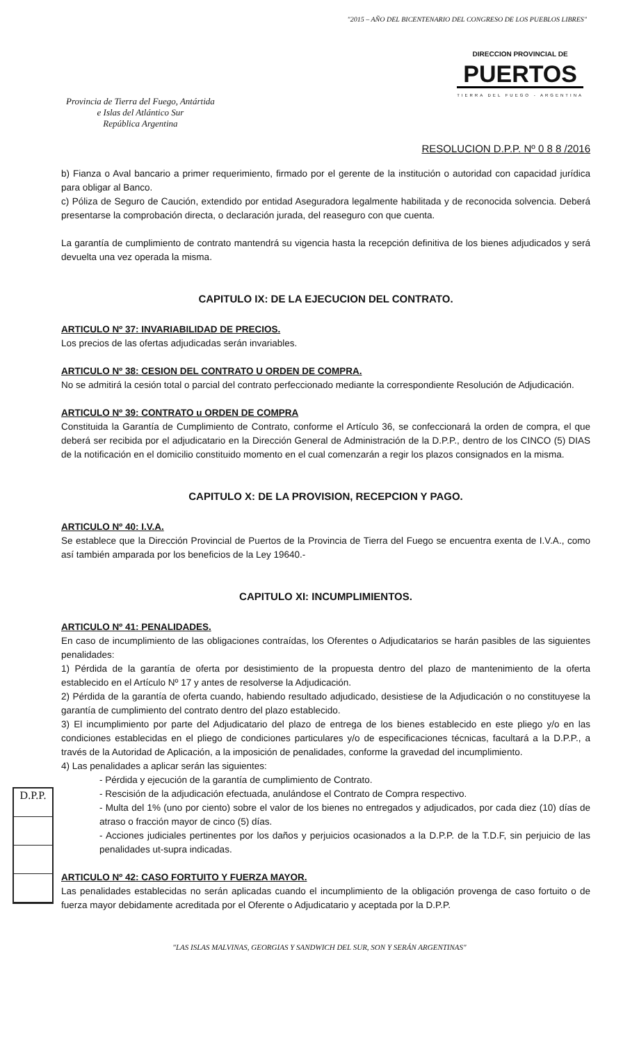"2015 – AÑO DEL BICENTENARIO DEL CONGRESO DE LOS PUEBLOS LIBRES"
Provincia de Tierra del Fuego, Antártida
e Islas del Atlántico Sur
República Argentina
DIRECCION PROVINCIAL DE
PUERTOS
TIERRA DEL FUEGO - ARGENTINA
RESOLUCION D.P.P. Nº 0 8 8 /2016
b) Fianza o Aval bancario a primer requerimiento, firmado por el gerente de la institución o autoridad con capacidad jurídica para obligar al Banco.
c) Póliza de Seguro de Caución, extendido por entidad Aseguradora legalmente habilitada y de reconocida solvencia. Deberá presentarse la comprobación directa, o declaración jurada, del reaseguro con que cuenta.
La garantía de cumplimiento de contrato mantendrá su vigencia hasta la recepción definitiva de los bienes adjudicados y será devuelta una vez operada la misma.
CAPITULO IX: DE LA EJECUCION DEL CONTRATO.
ARTICULO Nº 37: INVARIABILIDAD DE PRECIOS.
Los precios de las ofertas adjudicadas serán invariables.
ARTICULO Nº 38: CESION DEL CONTRATO U ORDEN DE COMPRA.
No se admitirá la cesión total o parcial del contrato perfeccionado mediante la correspondiente Resolución de Adjudicación.
ARTICULO Nº 39: CONTRATO u ORDEN DE COMPRA
Constituida la Garantía de Cumplimiento de Contrato, conforme el Artículo 36, se confeccionará la orden de compra, el que deberá ser recibida por el adjudicatario en la Dirección General de Administración de la D.P.P., dentro de los CINCO (5) DIAS de la notificación en el domicilio constituido momento en el cual comenzarán a regir los plazos consignados en la misma.
CAPITULO X: DE LA PROVISION, RECEPCION Y PAGO.
ARTICULO Nº 40: I.V.A.
Se establece que la Dirección Provincial de Puertos de la Provincia de Tierra del Fuego se encuentra exenta de I.V.A., como así también amparada por los beneficios de la Ley 19640.-
CAPITULO XI: INCUMPLIMIENTOS.
ARTICULO Nº 41: PENALIDADES.
En caso de incumplimiento de las obligaciones contraídas, los Oferentes o Adjudicatarios se harán pasibles de las siguientes penalidades:
1) Pérdida de la garantía de oferta por desistimiento de la propuesta dentro del plazo de mantenimiento de la oferta establecido en el Artículo Nº 17 y antes de resolverse la Adjudicación.
2) Pérdida de la garantía de oferta cuando, habiendo resultado adjudicado, desistiese de la Adjudicación o no constituyese la garantía de cumplimiento del contrato dentro del plazo establecido.
3) El incumplimiento por parte del Adjudicatario del plazo de entrega de los bienes establecido en este pliego y/o en las condiciones establecidas en el pliego de condiciones particulares y/o de especificaciones técnicas, facultará a la D.P.P., a través de la Autoridad de Aplicación, a la imposición de penalidades, conforme la gravedad del incumplimiento.
4) Las penalidades a aplicar serán las siguientes:
D.P.P.
- Pérdida y ejecución de la garantía de cumplimiento de Contrato.
- Rescisión de la adjudicación efectuada, anulándose el Contrato de Compra respectivo.
- Multa del 1% (uno por ciento) sobre el valor de los bienes no entregados y adjudicados, por cada diez (10) días de atraso o fracción mayor de cinco (5) días.
- Acciones judiciales pertinentes por los daños y perjuicios ocasionados a la D.P.P. de la T.D.F, sin perjuicio de las penalidades ut-supra indicadas.
ARTICULO Nº 42: CASO FORTUITO Y FUERZA MAYOR.
Las penalidades establecidas no serán aplicadas cuando el incumplimiento de la obligación provenga de caso fortuito o de fuerza mayor debidamente acreditada por el Oferente o Adjudicatario y aceptada por la D.P.P.
"LAS ISLAS MALVINAS, GEORGIAS Y SANDWICH DEL SUR, SON Y SERÁN ARGENTINAS"